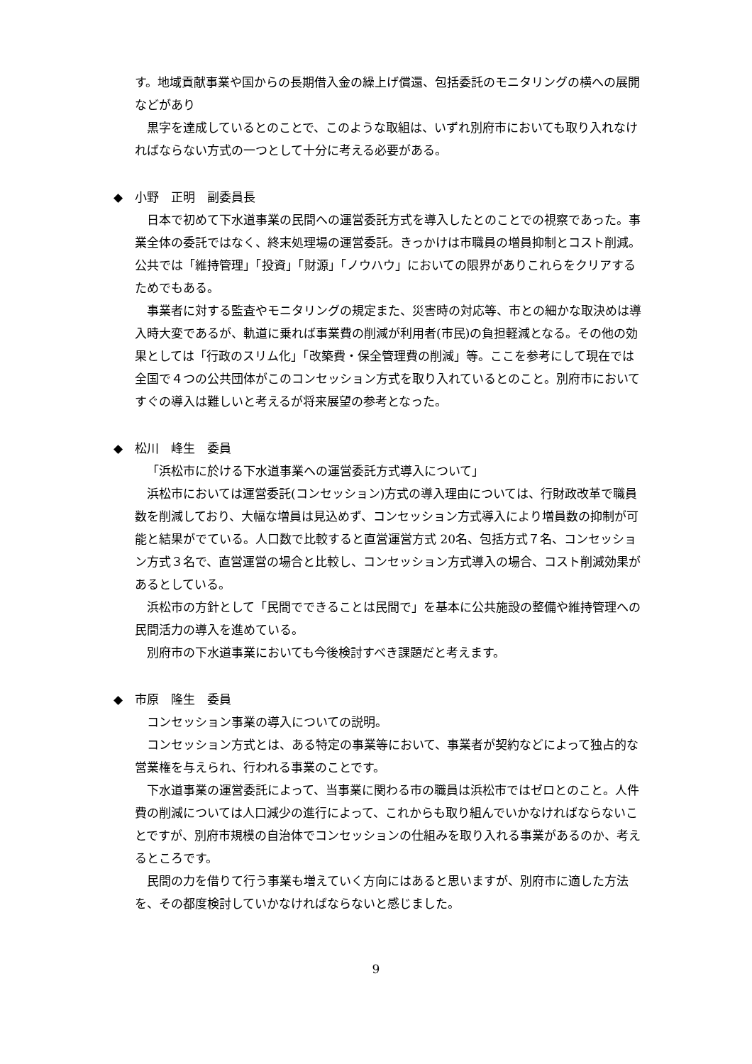す。地域貢献事業や国からの長期借入金の繰上げ償還、包括委託のモニタリングの横への展開などがあり
黒字を達成しているとのことで、このような取組は、いずれ別府市においても取り入れなければならない方式の一つとして十分に考える必要がある。
◆　小野　正明　副委員長
日本で初めて下水道事業の民間への運営委託方式を導入したとのことでの視察であった。事業全体の委託ではなく、終末処理場の運営委託。きっかけは市職員の増員抑制とコスト削減。公共では「維持管理」「投資」「財源」「ノウハウ」においての限界がありこれらをクリアするためでもある。
事業者に対する監査やモニタリングの規定また、災害時の対応等、市との細かな取決めは導入時大変であるが、軌道に乗れば事業費の削減が利用者(市民)の負担軽減となる。その他の効果としては「行政のスリム化」「改築費・保全管理費の削減」等。ここを参考にして現在では全国で４つの公共団体がこのコンセッション方式を取り入れているとのこと。別府市においてすぐの導入は難しいと考えるが将来展望の参考となった。
◆　松川　峰生　委員
「浜松市に於ける下水道事業への運営委託方式導入について」
浜松市においては運営委託(コンセッション)方式の導入理由については、行財政改革で職員数を削減しており、大幅な増員は見込めず、コンセッション方式導入により増員数の抑制が可能と結果がでている。人口数で比較すると直営運営方式 20名、包括方式７名、コンセッション方式３名で、直営運営の場合と比較し、コンセッション方式導入の場合、コスト削減効果があるとしている。
浜松市の方針として「民間でできることは民間で」を基本に公共施設の整備や維持管理への民間活力の導入を進めている。
別府市の下水道事業においても今後検討すべき課題だと考えます。
◆　市原　隆生　委員
コンセッション事業の導入についての説明。
コンセッション方式とは、ある特定の事業等において、事業者が契約などによって独占的な営業権を与えられ、行われる事業のことです。
下水道事業の運営委託によって、当事業に関わる市の職員は浜松市ではゼロとのこと。人件費の削減については人口減少の進行によって、これからも取り組んでいかなければならないことですが、別府市規模の自治体でコンセッションの仕組みを取り入れる事業があるのか、考えるところです。
民間の力を借りて行う事業も増えていく方向にはあると思いますが、別府市に適した方法を、その都度検討していかなければならないと感じました。
9